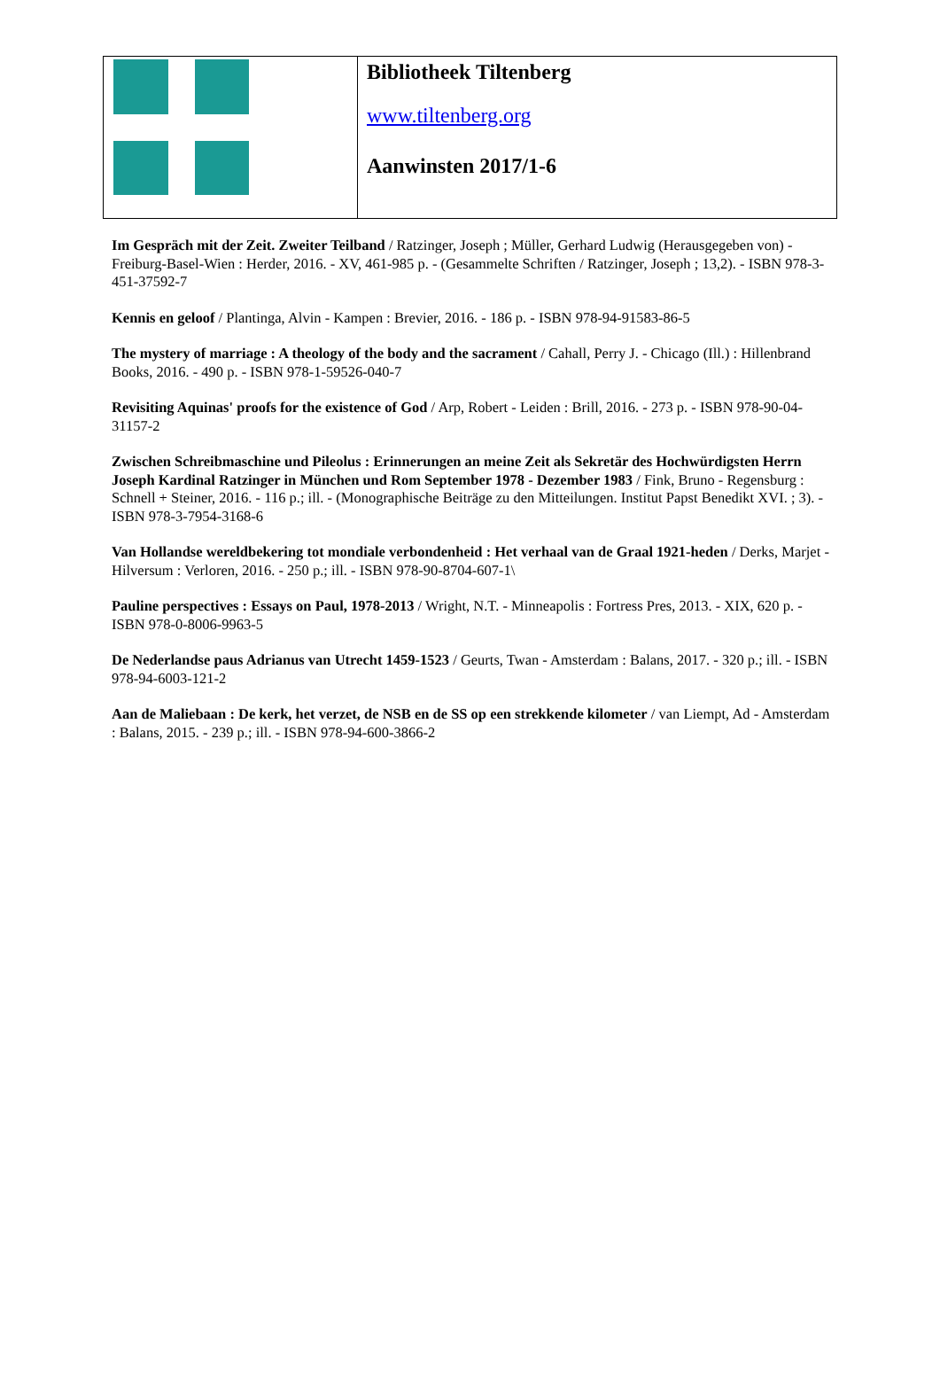| | Bibliotheek Tiltenberg www.tiltenberg.org Aanwinsten 2017/1-6 |
Im Gespräch mit der Zeit. Zweiter Teilband / Ratzinger, Joseph ; Müller, Gerhard Ludwig (Herausgegeben von) - Freiburg-Basel-Wien : Herder, 2016. - XV, 461-985 p. - (Gesammelte Schriften / Ratzinger, Joseph ; 13,2). - ISBN 978-3-451-37592-7
Kennis en geloof / Plantinga, Alvin - Kampen : Brevier, 2016. - 186 p. - ISBN 978-94-91583-86-5
The mystery of marriage : A theology of the body and the sacrament / Cahall, Perry J. - Chicago (Ill.) : Hillenbrand Books, 2016. - 490 p. - ISBN 978-1-59526-040-7
Revisiting Aquinas' proofs for the existence of God / Arp, Robert - Leiden : Brill, 2016. - 273 p. - ISBN 978-90-04-31157-2
Zwischen Schreibmaschine und Pileolus : Erinnerungen an meine Zeit als Sekretär des Hochwürdigsten Herrn Joseph Kardinal Ratzinger in München und Rom September 1978 - Dezember 1983 / Fink, Bruno - Regensburg : Schnell + Steiner, 2016. - 116 p.; ill. - (Monographische Beiträge zu den Mitteilungen. Institut Papst Benedikt XVI. ; 3). - ISBN 978-3-7954-3168-6
Van Hollandse wereldbekering tot mondiale verbondenheid : Het verhaal van de Graal 1921-heden / Derks, Marjet - Hilversum : Verloren, 2016. - 250 p.; ill. - ISBN 978-90-8704-607-1\
Pauline perspectives : Essays on Paul, 1978-2013 / Wright, N.T. - Minneapolis : Fortress Pres, 2013. - XIX, 620 p. - ISBN 978-0-8006-9963-5
De Nederlandse paus Adrianus van Utrecht 1459-1523 / Geurts, Twan - Amsterdam : Balans, 2017. - 320 p.; ill. - ISBN 978-94-6003-121-2
Aan de Maliebaan : De kerk, het verzet, de NSB en de SS op een strekkende kilometer / van Liempt, Ad - Amsterdam : Balans, 2015. - 239 p.; ill. - ISBN 978-94-600-3866-2